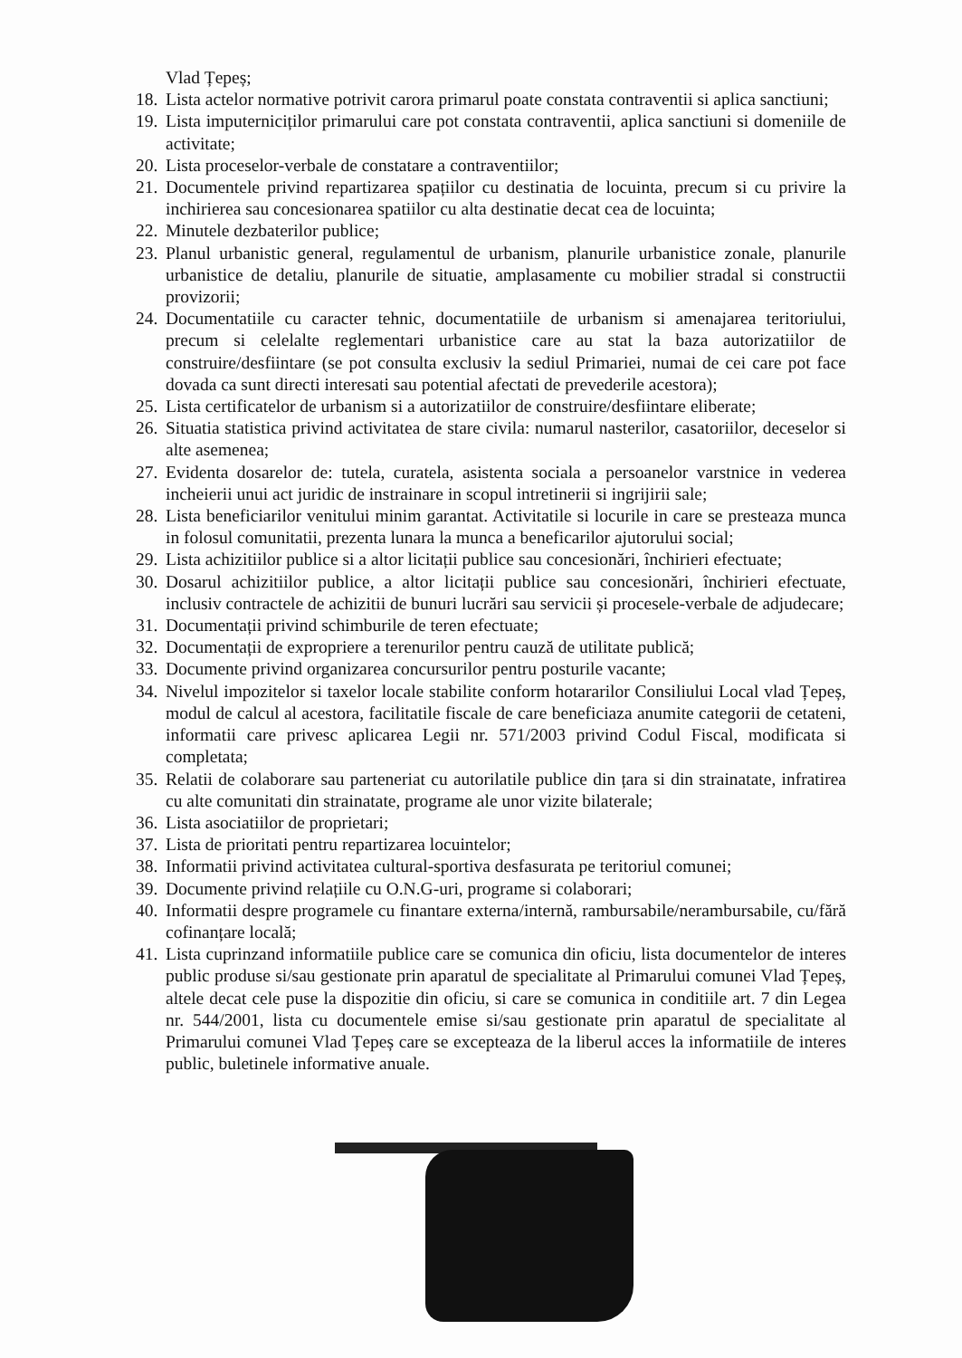Vlad Țepeș;
18. Lista actelor normative potrivit carora primarul poate constata contraventii si aplica sanctiuni;
19. Lista imputerniciților primarului care pot constata contraventii, aplica sanctiuni si domeniile de activitate;
20. Lista proceselor-verbale de constatare a contraventiilor;
21. Documentele privind repartizarea spațiilor cu destinatia de locuinta, precum si cu privire la inchirierea sau concesionarea spatiilor cu alta destinatie decat cea de locuinta;
22. Minutele dezbaterilor publice;
23. Planul urbanistic general, regulamentul de urbanism, planurile urbanistice zonale, planurile urbanistice de detaliu, planurile de situatie, amplasamente cu mobilier stradal si constructii provizorii;
24. Documentatiile cu caracter tehnic, documentatiile de urbanism si amenajarea teritoriului, precum si celelalte reglementari urbanistice care au stat la baza autorizatiilor de construire/desfiintare (se pot consulta exclusiv la sediul Primariei, numai de cei care pot face dovada ca sunt directi interesati sau potential afectati de prevederile acestora);
25. Lista certificatelor de urbanism si a autorizatiilor de construire/desfiintare eliberate;
26. Situatia statistica privind activitatea de stare civila: numarul nasterilor, casatoriilor, deceselor si alte asemenea;
27. Evidenta dosarelor de: tutela, curatela, asistenta sociala a persoanelor varstnice in vederea incheierii unui act juridic de instrainare in scopul intretinerii si ingrijirii sale;
28. Lista beneficiarilor venitului minim garantat. Activitatile si locurile in care se presteaza munca in folosul comunitatii, prezenta lunara la munca a beneficarilor ajutorului social;
29. Lista achizitiilor publice si a altor licitații publice sau concesionări, închirieri efectuate;
30. Dosarul achizitiilor publice, a altor licitații publice sau concesionări, închirieri efectuate, inclusiv contractele de achizitii de bunuri lucrări sau servicii și procesele-verbale de adjudecare;
31. Documentații privind schimburile de teren efectuate;
32. Documentații de expropriere a terenurilor pentru cauză de utilitate publică;
33. Documente privind organizarea concursurilor pentru posturile vacante;
34. Nivelul impozitelor si taxelor locale stabilite conform hotararilor Consiliului Local vlad Țepeș, modul de calcul al acestora, facilitatile fiscale de care beneficiaza anumite categorii de cetateni, informatii care privesc aplicarea Legii nr. 571/2003 privind Codul Fiscal, modificata si completata;
35. Relatii de colaborare sau parteneriat cu autorilatile publice din țara si din strainatate, infratirea cu alte comunitati din strainatate, programe ale unor vizite bilaterale;
36. Lista asociatiilor de proprietari;
37. Lista de prioritati pentru repartizarea locuintelor;
38. Informatii privind activitatea cultural-sportiva desfasurata pe teritoriul comunei;
39. Documente privind relațiile cu O.N.G-uri, programe si colaborari;
40. Informatii despre programele cu finantare externa/internă, rambursabile/nerambursabile, cu/fără cofinanțare locală;
41. Lista cuprinzand informatiile publice care se comunica din oficiu, lista documentelor de interes public produse si/sau gestionate prin aparatul de specialitate al Primarului comunei Vlad Țepeș, altele decat cele puse la dispozitie din oficiu, si care se comunica in conditiile art. 7 din Legea nr. 544/2001, lista cu documentele emise si/sau gestionate prin aparatul de specialitate al Primarului comunei Vlad Țepeș care se excepteaza de la liberul acces la informatiile de interes public, buletinele informative anuale.